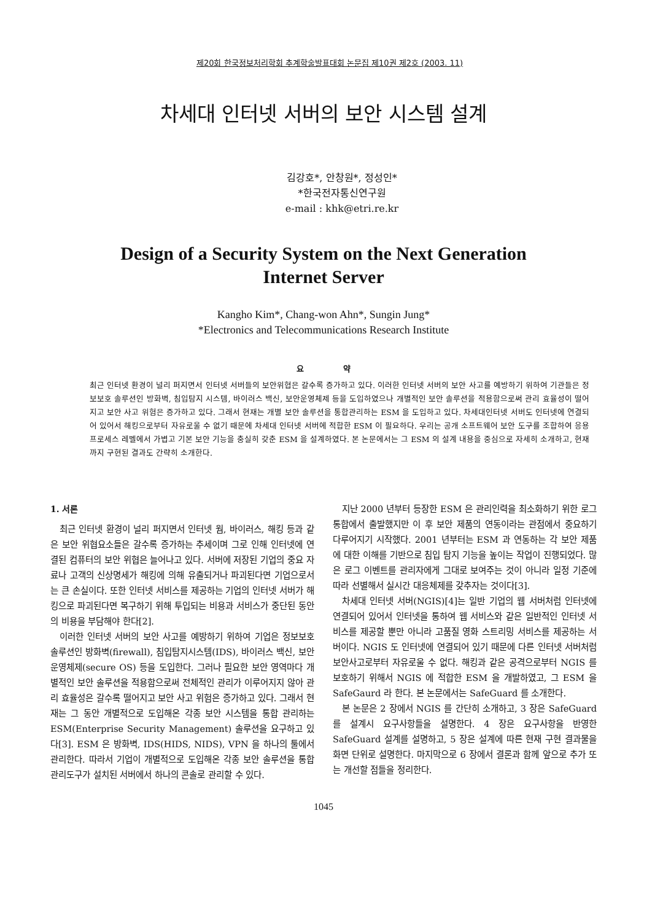제20회 한국정보처리학회 추계학술발표대회 논문집 제10권 제2호 (2003. 11)
차세대 인터넷 서버의 보안 시스템 설계
김강호*, 안창원*, 정성인*
*한국전자통신연구원
e-mail : khk@etri.re.kr
Design of a Security System on the Next Generation
Internet Server
Kangho Kim*, Chang-won Ahn*, Sungin Jung*
*Electronics and Telecommunications Research Institute
요 약
최근 인터넷 환경이 널리 퍼지면서 인터넷 서버들의 보안위협은 갈수록 증가하고 있다. 이러한 인터넷 서버의 보안 사고를 예방하기 위하여 기관들은 정보보호 솔루션인 방화벽, 침입탐지 시스템, 바이러스 백신, 보안운영체제 등을 도입하였으나 개별적인 보안 솔루션을 적용함으로써 관리 효율성이 떨어지고 보안 사고 위험은 증가하고 있다. 그래서 현재는 개별 보안 솔루션을 통합관리하는 ESM 을 도입하고 있다. 차세대인터넷 서버도 인터넷에 연결되어 있어서 해킹으로부터 자유로울 수 없기 때문에 차세대 인터넷 서버에 적합한 ESM 이 필요하다. 우리는 공개 소프트웨어 보안 도구를 조합하여 응용 프로세스 레벨에서 가볍고 기본 보안 기능을 충실히 갖춘 ESM 을 설계하였다. 본 논문에서는 그 ESM 의 설계 내용을 중심으로 자세히 소개하고, 현재까지 구현된 결과도 간략히 소개한다.
1. 서론
최근 인터넷 환경이 널리 퍼지면서 인터넷 웜, 바이러스, 해킹 등과 같은 보안 위협요소들은 갈수록 증가하는 추세이며 그로 인해 인터넷에 연결된 컴퓨터의 보안 위협은 늘어나고 있다. 서버에 저장된 기업의 중요 자료나 고객의 신상명세가 해킹에 의해 유출되거나 파괴된다면 기업으로서는 큰 손실이다. 또한 인터넷 서비스를 제공하는 기업의 인터넷 서버가 해킹으로 파괴된다면 복구하기 위해 투입되는 비용과 서비스가 중단된 동안의 비용을 부담해야 한다[2].
이러한 인터넷 서버의 보안 사고를 예방하기 위하여 기업은 정보보호 솔루션인 방화벽(firewall), 침입탐지시스템(IDS), 바이러스 백신, 보안운영체제(secure OS) 등을 도입한다. 그러나 필요한 보안 영역마다 개별적인 보안 솔루션을 적용함으로써 전체적인 관리가 이루어지지 않아 관리 효율성은 갈수록 떨어지고 보안 사고 위험은 증가하고 있다. 그래서 현재는 그 동안 개별적으로 도입해온 각종 보안 시스템을 통합 관리하는 ESM(Enterprise Security Management) 솔루션을 요구하고 있다[3]. ESM 은 방화벽, IDS(HIDS, NIDS), VPN 을 하나의 툴에서 관리한다. 따라서 기업이 개별적으로 도입해온 각종 보안 솔루션을 통합관리도구가 설치된 서버에서 하나의 콘솔로 관리할 수 있다.
지난 2000 년부터 등장한 ESM 은 관리인력을 최소화하기 위한 로그 통합에서 출발했지만 이 후 보안 제품의 연동이라는 관점에서 중요하기 다루어지기 시작했다. 2001 년부터는 ESM 과 연동하는 각 보안 제품에 대한 이해를 기반으로 침입 탐지 기능을 높이는 작업이 진행되었다. 많은 로그 이벤트를 관리자에게 그대로 보여주는 것이 아니라 일정 기준에 따라 선별해서 실시간 대응체제를 갖추자는 것이다[3].
차세대 인터넷 서버(NGIS)[4]는 일반 기업의 웹 서버처럼 인터넷에 연결되어 있어서 인터넷을 통하여 웹 서비스와 같은 일반적인 인터넷 서비스를 제공할 뿐만 아니라 고품질 영화 스트리밍 서비스를 제공하는 서버이다. NGIS 도 인터넷에 연결되어 있기 때문에 다른 인터넷 서버처럼 보안사고로부터 자유로울 수 없다. 해킹과 같은 공격으로부터 NGIS 를 보호하기 위해서 NGIS 에 적합한 ESM 을 개발하였고, 그 ESM 을 SafeGaurd 라 한다. 본 논문에서는 SafeGuard 를 소개한다.
본 논문은 2 장에서 NGIS 를 간단히 소개하고, 3 장은 SafeGuard 를 설계시 요구사항들을 설명한다. 4 장은 요구사항을 반영한 SafeGuard 설계를 설명하고, 5 장은 설계에 따른 현재 구현 결과물을 화면 단위로 설명한다. 마지막으로 6 장에서 결론과 함께 앞으로 추가 또는 개선할 점들을 정리한다.
1045